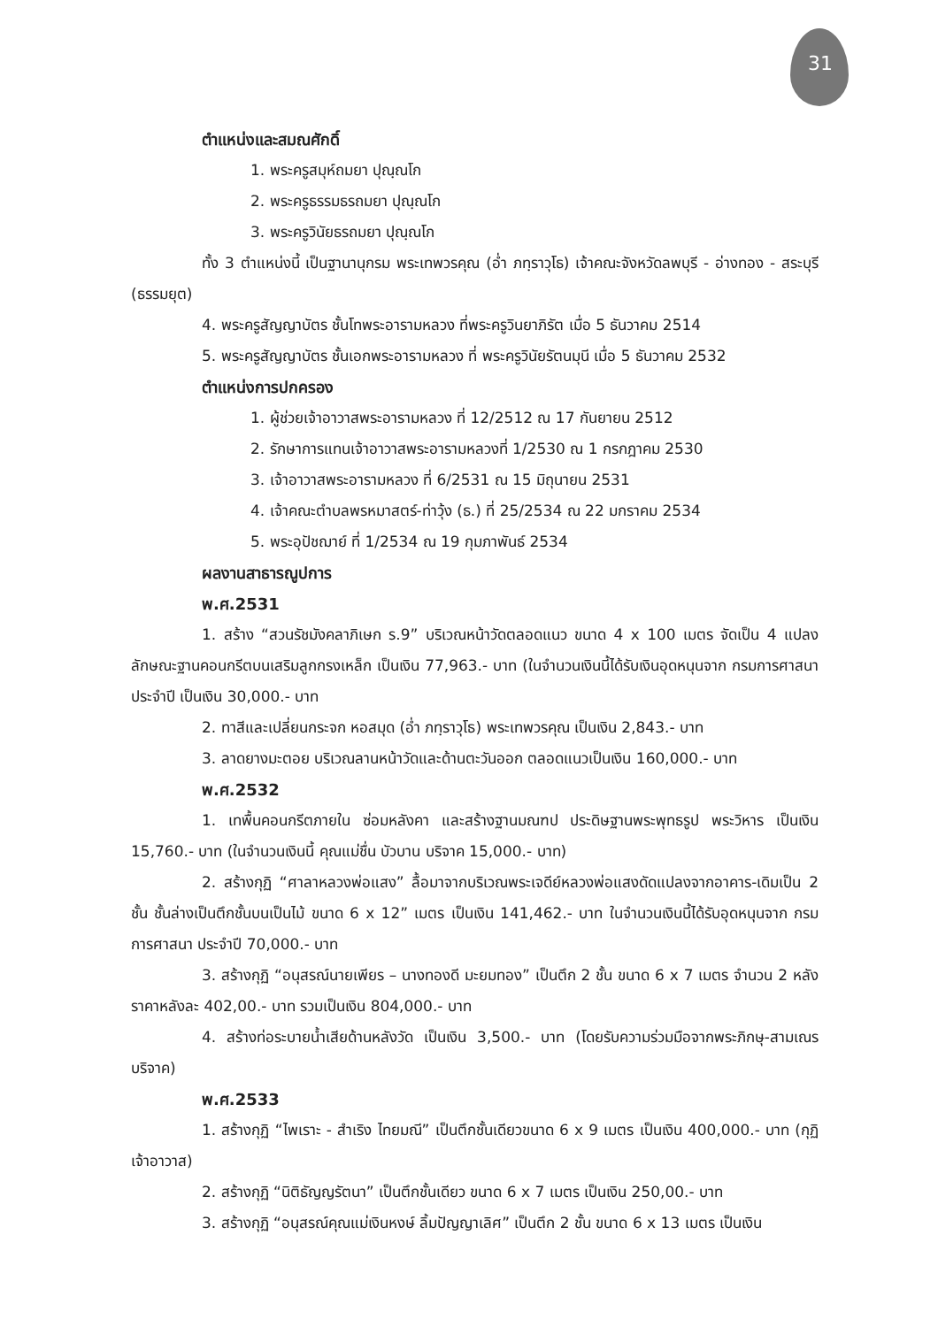31
ตำแหน่งและสมณศักดิ์
1. พระครูสมุห์ถมยา ปุณฺณโก
2. พระครูธรรมธรถมยา ปุณฺณโก
3. พระครูวินัยธรถมยา ปุณฺณโก
ทั้ง 3 ตำแหน่งนี้ เป็นฐานานุกรม พระเทพวรคุณ (อ่ำ ภทฺราวุโธ) เจ้าคณะจังหวัดลพบุรี - อ่างทอง - สระบุรี (ธรรมยุต)
4. พระครูสัญญาบัตร ชั้นโทพระอารามหลวง ที่พระครูวินยาภิรัต เมื่อ 5 ธันวาคม 2514
5. พระครูสัญญาบัตร ชั้นเอกพระอารามหลวง ที่ พระครูวินัยรัตนมุนี เมื่อ 5 ธันวาคม 2532
ตำแหน่งการปกครอง
1. ผู้ช่วยเจ้าอาวาสพระอารามหลวง ที่ 12/2512 ณ 17 กันยายน 2512
2. รักษาการแทนเจ้าอาวาสพระอารามหลวงที่ 1/2530 ณ 1 กรกฎาคม 2530
3. เจ้าอาวาสพระอารามหลวง ที่ 6/2531 ณ 15 มิถุนายน 2531
4. เจ้าคณะตำบลพรหมาสตร์-ท่าวุ้ง (ธ.) ที่ 25/2534 ณ 22 มกราคม 2534
5. พระอุปัชฌาย์ ที่ 1/2534 ณ 19 กุมภาพันธ์ 2534
ผลงานสาธารณูปการ
พ.ศ.2531
1. สร้าง “สวนรัชมังคลาภิเษก ร.9” บริเวณหน้าวัดตลอดแนว ขนาด 4 x 100 เมตร จัดเป็น 4 แปลง ลักษณะฐานคอนกรีตบนเสริมลูกกรงเหล็ก เป็นเงิน 77,963.- บาท (ในจำนวนเงินนี้ได้รับเงินอุดหนุนจาก กรมการศาสนา ประจำปี เป็นเงิน 30,000.- บาท
2. ทาสีและเปลี่ยนกระจก หอสมุด (อ่ำ ภทฺราวุโธ) พระเทพวรคุณ เป็นเงิน 2,843.- บาท
3. ลาดยางมะตอย บริเวณลานหน้าวัดและด้านตะวันออก ตลอดแนวเป็นเงิน 160,000.- บาท
พ.ศ.2532
1. เทพื้นคอนกรีตภายใน ซ่อมหลังคา และสร้างฐานมณฑป ประดิษฐานพระพุทธรูป พระวิหาร เป็นเงิน 15,760.- บาท (ในจำนวนเงินนี้ คุณแม่ชื่น บัวบาน บริจาค 15,000.- บาท)
2. สร้างกุฏิ “ศาลาหลวงพ่อแสง” ลื้อมาจากบริเวณพระเจดีย์หลวงพ่อแสงดัดแปลงจากอาคาร-เดิมเป็น 2 ชั้น ชั้นล่างเป็นตึกชั้นบนเป็นไม้ ขนาด 6 x 12” เมตร เป็นเงิน 141,462.- บาท ในจำนวนเงินนี้ได้รับอุดหนุนจาก กรมการศาสนา ประจำปี 70,000.- บาท
3. สร้างกุฏิ “อนุสรณ์นายเพียร – นางทองดี มะยมทอง” เป็นตึก 2 ชั้น ขนาด 6 x 7 เมตร จำนวน 2 หลัง ราคาหลังละ 402,00.- บาท รวมเป็นเงิน 804,000.- บาท
4. สร้างท่อระบายน้ำเสียด้านหลังวัด เป็นเงิน 3,500.- บาท (โดยรับความร่วมมือจากพระภิกษุ-สามเณร บริจาค)
พ.ศ.2533
1. สร้างกุฏิ “ไพเราะ - สำเริง ไทยมณี” เป็นตึกชั้นเดียวขนาด 6 x 9 เมตร เป็นเงิน 400,000.- บาท (กุฏิเจ้าอาวาส)
2. สร้างกุฏิ “นิติธัญญรัตนา” เป็นตึกชั้นเดียว ขนาด 6 x 7 เมตร เป็นเงิน 250,00.- บาท
3. สร้างกุฏิ “อนุสรณ์คุณแม่เงินหงษ์ ลิ้มปัญญาเลิศ” เป็นตึก 2 ชั้น ขนาด 6 x 13 เมตร เป็นเงิน